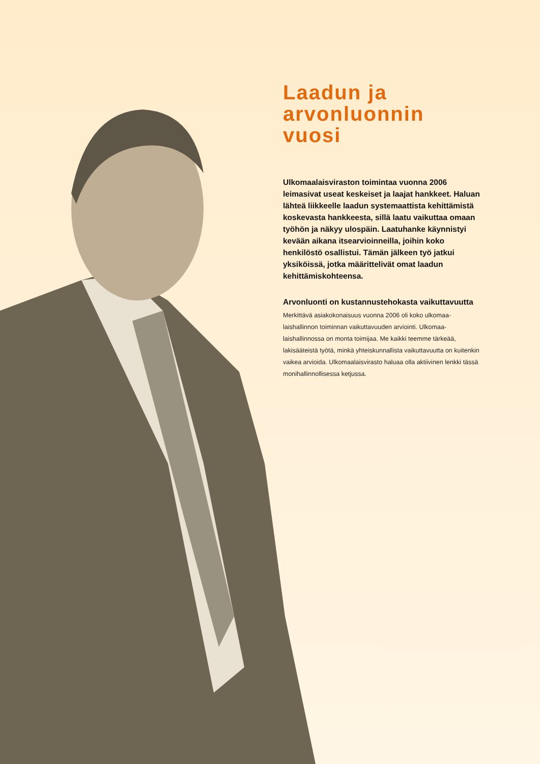Laadun ja
arvonluonnin vuosi
Ulkomaalaisviraston toimintaa vuonna 2006 leimasivat useat keskeiset ja laajat hankkeet. Haluan lähteä liikkeelle laadun systemaattista kehittämistä koskevasta hankkeesta, sillä laatu vaikuttaa omaan työhön ja näkyy ulospäin. Laatuhanke käynnistyi kevään aikana itsearvioinneilla, joihin koko henkilöstö osallistui. Tämän jälkeen työ jatkui yksiköissä, jotka määrittelivät omat laadun kehittämiskohteensa.
Arvonluonti on kustannustehokasta vaikuttavuutta
Merkittävä asiakokonaisuus vuonna 2006 oli koko ulkomaa-laishallinnon toiminnan vaikuttavuuden arviointi. Ulkomaa-laishallinnossa on monta toimijaa. Me kaikki teemme tärkeää, lakisääteistä työtä, minkä yhteiskunnallista vaikuttavuutta on kuitenkin vaikea arvioida. Ulkomaalaisvirasto haluaa olla aktiivinen lenkki tässä monihallinnollisessa ketjussa.